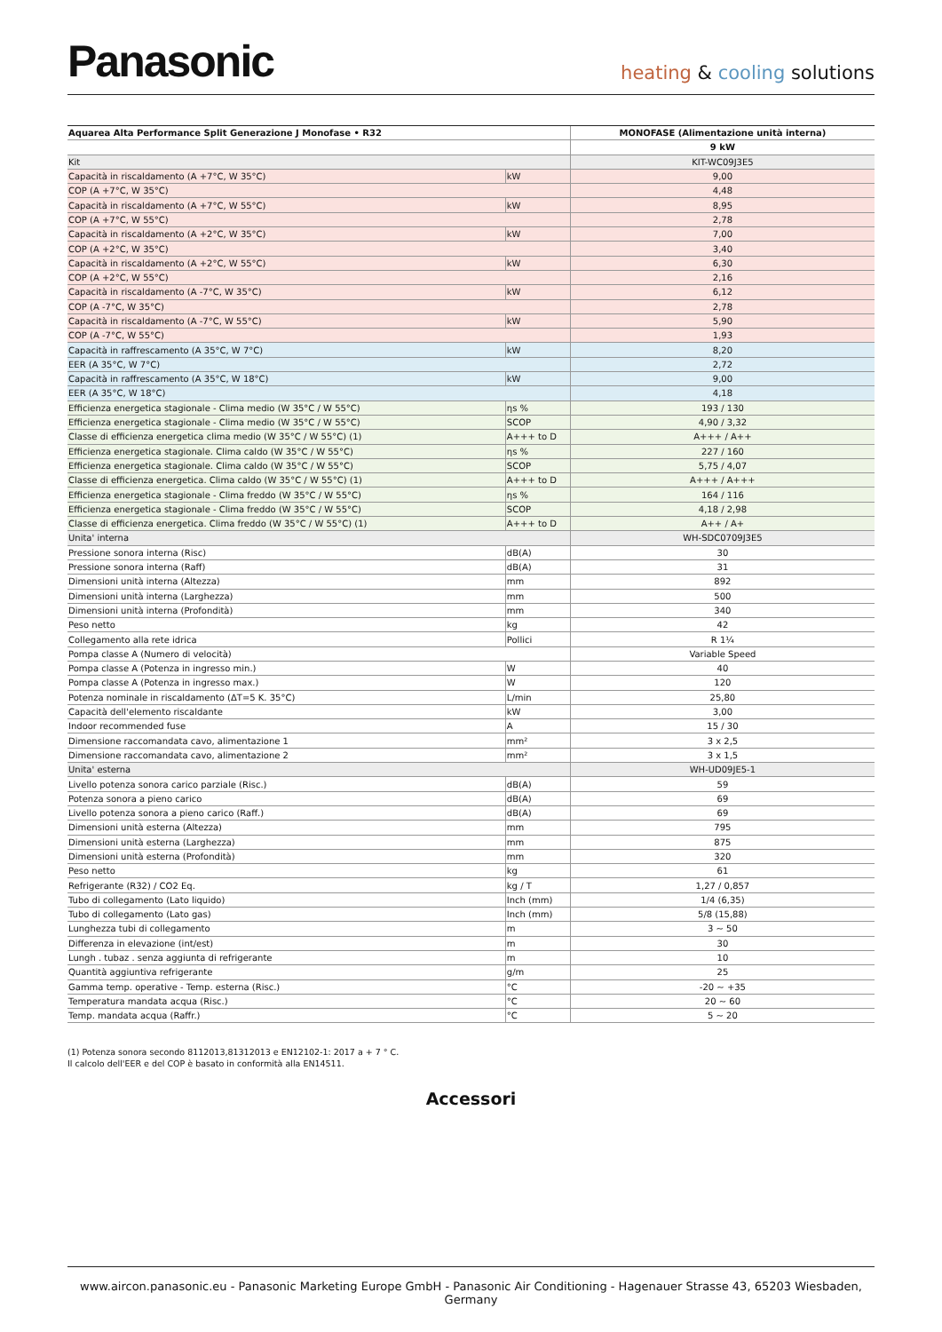Panasonic
heating & cooling solutions
| Aquarea Alta Performance Split Generazione J Monofase • R32 | | MONOFASE (Alimentazione unità interna) |
| --- | --- | --- |
| | | 9 kW |
| Kit | | KIT-WC09J3E5 |
| Capacità in riscaldamento (A +7°C, W 35°C) | kW | 9,00 |
| COP (A +7°C, W 35°C) | | 4,48 |
| Capacità in riscaldamento (A +7°C, W 55°C) | kW | 8,95 |
| COP (A +7°C, W 55°C) | | 2,78 |
| Capacità in riscaldamento (A +2°C, W 35°C) | kW | 7,00 |
| COP (A +2°C, W 35°C) | | 3,40 |
| Capacità in riscaldamento (A +2°C, W 55°C) | kW | 6,30 |
| COP (A +2°C, W 55°C) | | 2,16 |
| Capacità in riscaldamento (A -7°C, W 35°C) | kW | 6,12 |
| COP (A -7°C, W 35°C) | | 2,78 |
| Capacità in riscaldamento (A -7°C, W 55°C) | kW | 5,90 |
| COP (A -7°C, W 55°C) | | 1,93 |
| Capacità in raffrescamento (A 35°C, W 7°C) | kW | 8,20 |
| EER (A 35°C, W 7°C) | | 2,72 |
| Capacità in raffrescamento (A 35°C, W 18°C) | kW | 9,00 |
| EER (A 35°C, W 18°C) | | 4,18 |
| Efficienza energetica stagionale - Clima medio (W 35°C / W 55°C) | ηs % | 193 / 130 |
| Efficienza energetica stagionale - Clima medio (W 35°C / W 55°C) | SCOP | 4,90 / 3,32 |
| Classe di efficienza energetica clima medio (W 35°C / W 55°C) (1) | A+++ to D | A+++ / A++ |
| Efficienza energetica stagionale. Clima caldo (W 35°C / W 55°C) | ηs % | 227 / 160 |
| Efficienza energetica stagionale. Clima caldo (W 35°C / W 55°C) | SCOP | 5,75 / 4,07 |
| Classe di efficienza energetica. Clima caldo (W 35°C / W 55°C) (1) | A+++ to D | A+++ / A+++ |
| Efficienza energetica stagionale - Clima freddo (W 35°C / W 55°C) | ηs % | 164 / 116 |
| Efficienza energetica stagionale - Clima freddo (W 35°C / W 55°C) | SCOP | 4,18 / 2,98 |
| Classe di efficienza energetica. Clima freddo (W 35°C / W 55°C) (1) | A+++ to D | A++ / A+ |
| Unita' interna | | WH-SDC0709J3E5 |
| Pressione sonora interna (Risc) | dB(A) | 30 |
| Pressione sonora interna (Raff) | dB(A) | 31 |
| Dimensioni unità interna (Altezza) | mm | 892 |
| Dimensioni unità interna (Larghezza) | mm | 500 |
| Dimensioni unità interna (Profondità) | mm | 340 |
| Peso netto | kg | 42 |
| Collegamento alla rete idrica | Pollici | R 1¼ |
| Pompa classe A (Numero di velocità) | | Variable Speed |
| Pompa classe A (Potenza in ingresso min.) | W | 40 |
| Pompa classe A (Potenza in ingresso max.) | W | 120 |
| Potenza nominale in riscaldamento (ΔT=5 K. 35°C) | L/min | 25,80 |
| Capacità dell'elemento riscaldante | kW | 3,00 |
| Indoor recommended fuse | A | 15 / 30 |
| Dimensione raccomandata cavo, alimentazione 1 | mm² | 3 x 2,5 |
| Dimensione raccomandata cavo, alimentazione 2 | mm² | 3 x 1,5 |
| Unita' esterna | | WH-UD09JE5-1 |
| Livello potenza sonora carico parziale (Risc.) | dB(A) | 59 |
| Potenza sonora a pieno carico | dB(A) | 69 |
| Livello potenza sonora a pieno carico (Raff.) | dB(A) | 69 |
| Dimensioni unità esterna (Altezza) | mm | 795 |
| Dimensioni unità esterna (Larghezza) | mm | 875 |
| Dimensioni unità esterna (Profondità) | mm | 320 |
| Peso netto | kg | 61 |
| Refrigerante (R32) / CO2 Eq. | kg / T | 1,27 / 0,857 |
| Tubo di collegamento (Lato liquido) | Inch (mm) | 1/4 (6,35) |
| Tubo di collegamento (Lato gas) | Inch (mm) | 5/8 (15,88) |
| Lunghezza tubi di collegamento | m | 3 ~ 50 |
| Differenza in elevazione (int/est) | m | 30 |
| Lungh . tubaz . senza aggiunta di refrigerante | m | 10 |
| Quantità aggiuntiva refrigerante | g/m | 25 |
| Gamma temp. operative - Temp. esterna (Risc.) | °C | -20 ~ +35 |
| Temperatura mandata acqua (Risc.) | °C | 20 ~ 60 |
| Temp. mandata acqua (Raffr.) | °C | 5 ~ 20 |
(1) Potenza sonora secondo 8112013,81312013 e EN12102-1: 2017 a + 7 ° C.
Il calcolo dell'EER e del COP è basato in conformità alla EN14511.
Accessori
www.aircon.panasonic.eu - Panasonic Marketing Europe GmbH - Panasonic Air Conditioning - Hagenauer Strasse 43, 65203 Wiesbaden, Germany